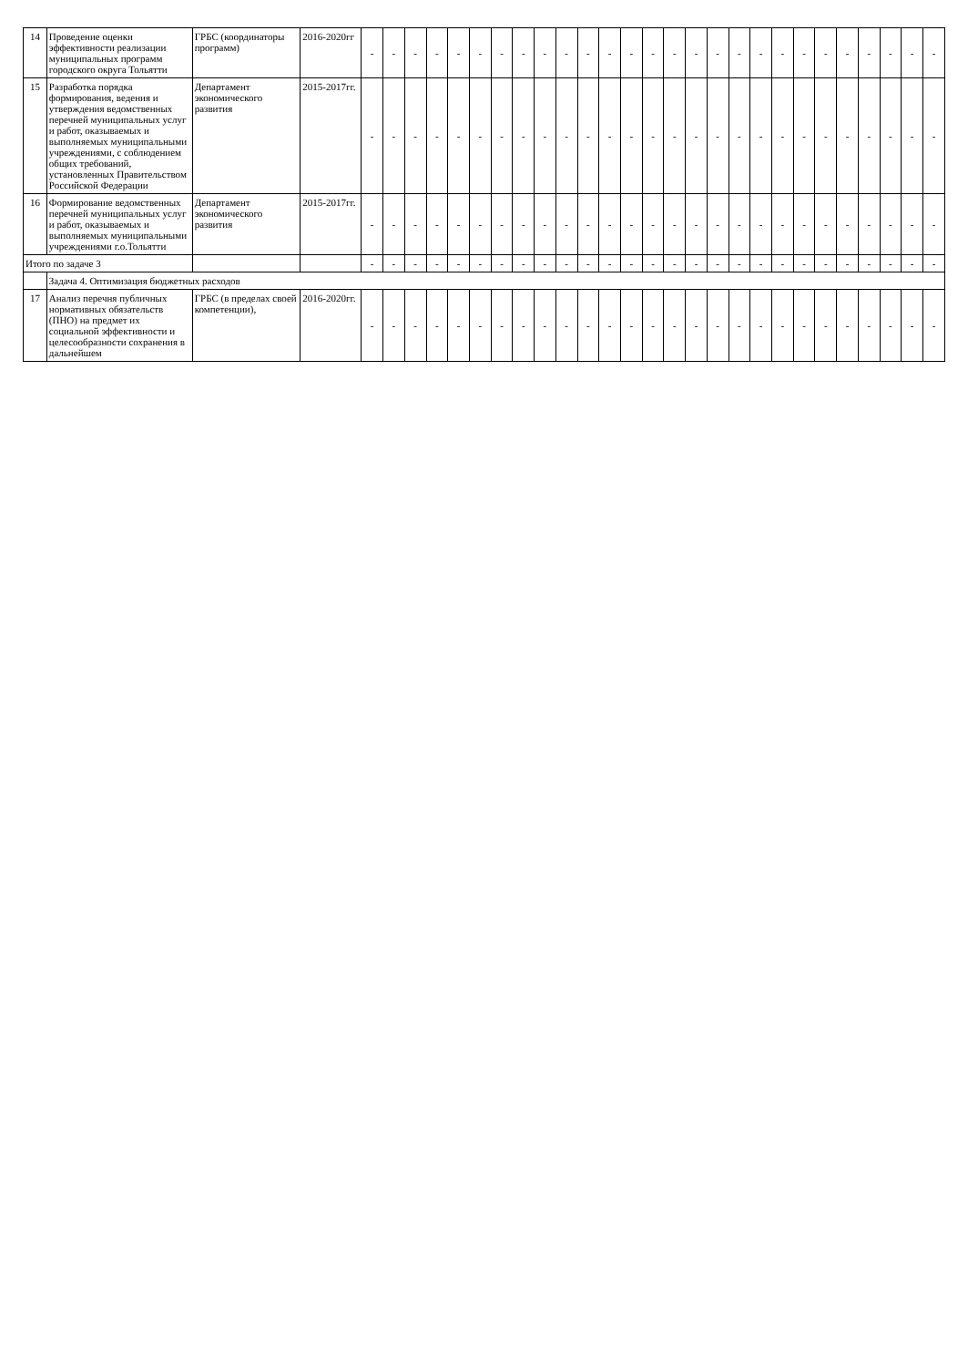| 14 | Проведение оценки эффективности реализации муниципальных программ городского округа Тольятти | ГРБС (координаторы программ) | 2016-2020гг | - | - | - | - | - | - | - | - | - | - | - | - | - | - | - | - | - | - | - | - | - | - | - | - | - | - | - |
| 15 | Разработка порядка формирования, ведения и утверждения ведомственных перечней муниципальных услуг и работ, оказываемых и выполняемых муниципальными учреждениями, с соблюдением общих требований, установленных Правительством Российской Федерации | Департамент экономического развития | 2015-2017гг. | - | - | - | - | - | - | - | - | - | - | - | - | - | - | - | - | - | - | - | - | - | - | - | - | - | - | - |
| 16 | Формирование ведомственных перечней муниципальных услуг и работ, оказываемых и выполняемых муниципальными учреждениями г.о.Тольятти | Департамент экономического развития | 2015-2017гг. | - | - | - | - | - | - | - | - | - | - | - | - | - | - | - | - | - | - | - | - | - | - | - | - | - | - | - |
| Итого по задаче 3 | | | | - | - | - | - | - | - | - | - | - | - | - | - | - | - | - | - | - | - | - | - | - | - | - | - | - | - | - |
| | Задача 4. Оптимизация бюджетных расходов | | | | | | | | | | | | | | | | | | | | | | | | | | | | | |
| 17 | Анализ перечня публичных нормативных обязательств (ПНО) на предмет их социальной эффективности и целесообразности сохранения в дальнейшем | ГРБС (в пределах своей компетенции), | 2016-2020гг. | - | - | - | - | - | - | - | - | - | - | - | - | - | - | - | - | - | - | - | - | - | - | - | - | - | - | - |